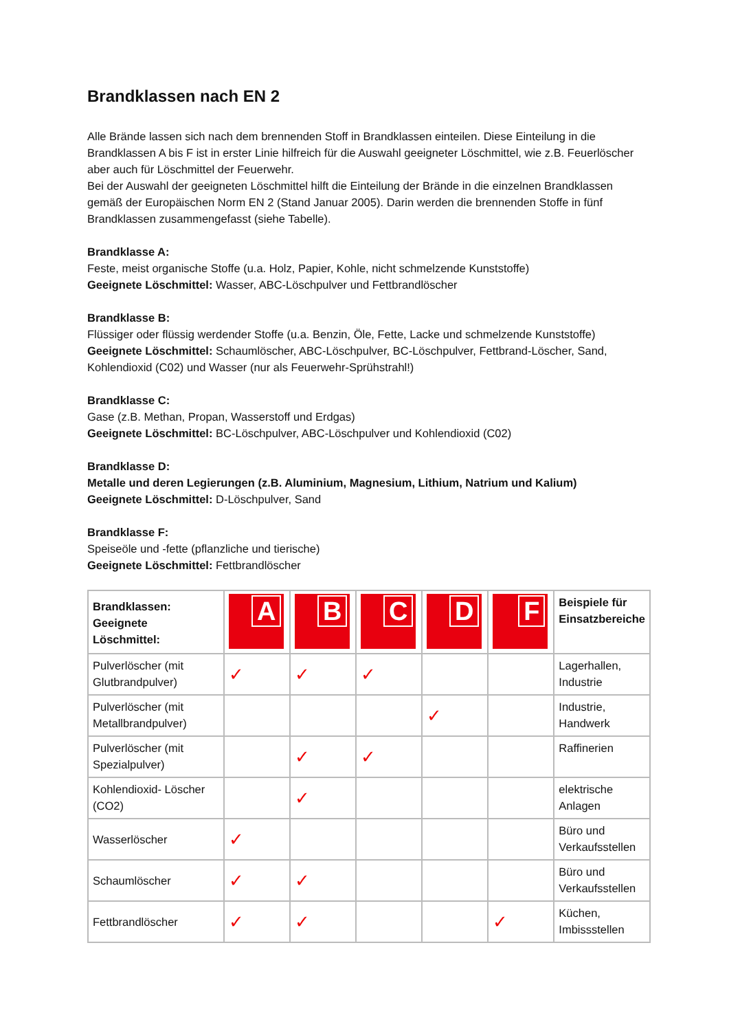Brandklassen nach EN 2
Alle Brände lassen sich nach dem brennenden Stoff in Brandklassen einteilen. Diese Einteilung in die Brandklassen A bis F ist in erster Linie hilfreich für die Auswahl geeigneter Löschmittel, wie z.B. Feuerlöscher aber auch für Löschmittel der Feuerwehr.
Bei der Auswahl der geeigneten Löschmittel hilft die Einteilung der Brände in die einzelnen Brandklassen gemäß der Europäischen Norm EN 2 (Stand Januar 2005). Darin werden die brennenden Stoffe in fünf Brandklassen zusammengefasst (siehe Tabelle).
Brandklasse A:
Feste, meist organische Stoffe (u.a. Holz, Papier, Kohle, nicht schmelzende Kunststoffe)
Geeignete Löschmittel: Wasser, ABC-Löschpulver und Fettbrandlöscher
Brandklasse B:
Flüssiger oder flüssig werdender Stoffe (u.a. Benzin, Öle, Fette, Lacke und schmelzende Kunststoffe)
Geeignete Löschmittel: Schaumlöscher, ABC-Löschpulver, BC-Löschpulver, Fettbrand-Löscher, Sand, Kohlendioxid (C02) und Wasser (nur als Feuerwehr-Sprühstrahl!)
Brandklasse C:
Gase (z.B. Methan, Propan, Wasserstoff und Erdgas)
Geeignete Löschmittel: BC-Löschpulver, ABC-Löschpulver und Kohlendioxid (C02)
Brandklasse D:
Metalle und deren Legierungen (z.B. Aluminium, Magnesium, Lithium, Natrium und Kalium)
Geeignete Löschmittel: D-Löschpulver, Sand
Brandklasse F:
Speiseöle und -fette (pflanzliche und tierische)
Geeignete Löschmittel: Fettbrandlöscher
| Brandklassen: Geeignete Löschmittel: | A | B | C | D | F | Beispiele für Einsatzbereiche |
| --- | --- | --- | --- | --- | --- | --- |
| Pulverlöscher (mit Glutbrandpulver) | ✓ | ✓ | ✓ | | | Lagerhallen, Industrie |
| Pulverlöscher (mit Metallbrandpulver) | | | | ✓ | | Industrie, Handwerk |
| Pulverlöscher (mit Spezialpulver) | | ✓ | ✓ | | | Raffinerien |
| Kohlendioxid- Löscher (CO2) | | ✓ | | | | elektrische Anlagen |
| Wasserlöscher | ✓ | | | | | Büro und Verkaufsstellen |
| Schaumlöscher | ✓ | ✓ | | | | Büro und Verkaufsstellen |
| Fettbrandlöscher | ✓ | ✓ | | | ✓ | Küchen, Imbissstellen |